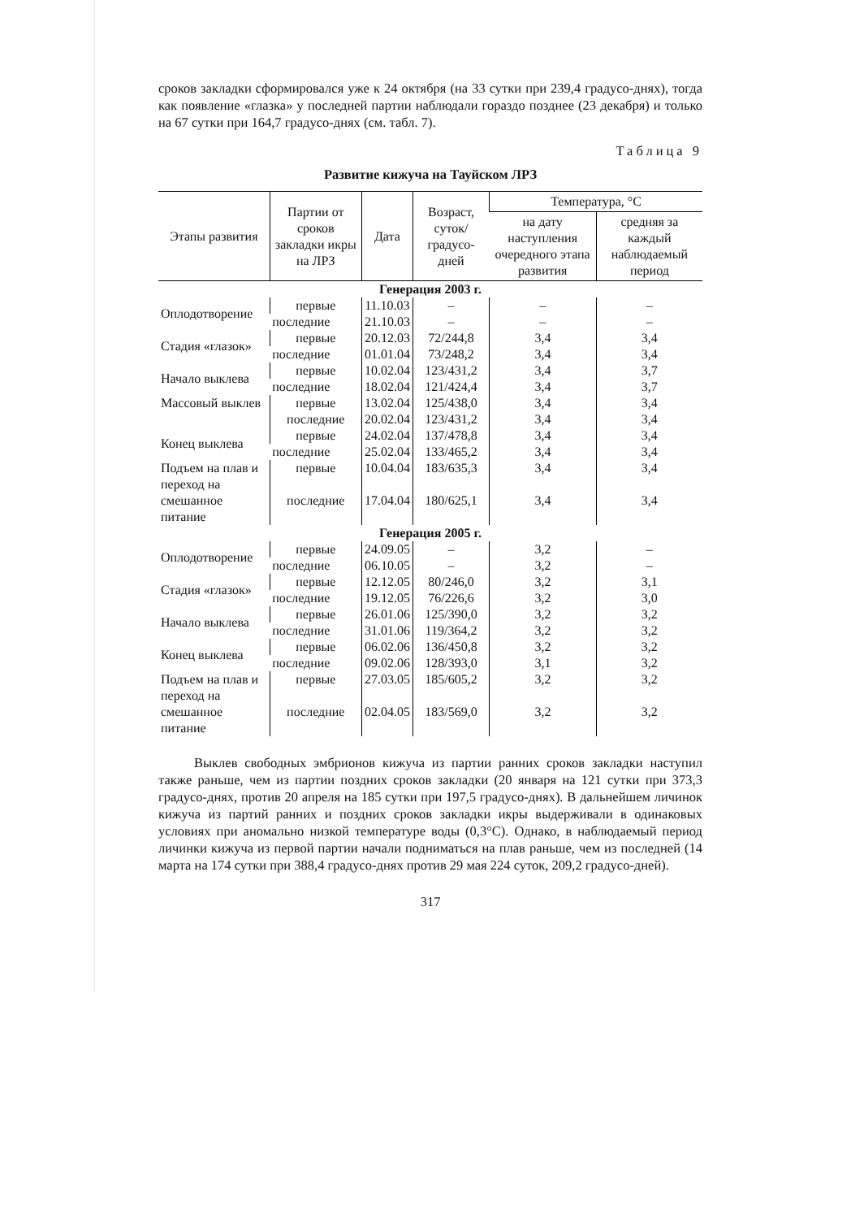сроков закладки сформировался уже к 24 октября (на 33 сутки при 239,4 градусо-днях), тогда как появление «глазка» у последней партии наблюдали гораздо позднее (23 декабря) и только на 67 сутки при 164,7 градусо-днях (см. табл. 7).
Таблица 9
Развитие кижуча на Тауйском ЛРЗ
| Этапы развития | Партии от сроков закладки икры на ЛРЗ | Дата | Возраст, суток/ градусо-дней | Температура, °С | |
| --- | --- | --- | --- | --- | --- |
| | | | | на дату наступления очередного этапа развития | средняя за каждый наблюдаемый период |
| Генерация 2003 г. | | | | | |
| Оплодотворение | первые | 11.10.03 | – | – | – |
| | последние | 21.10.03 | – | – | – |
| Стадия «глазок» | первые | 20.12.03 | 72/244,8 | 3,4 | 3,4 |
| | последние | 01.01.04 | 73/248,2 | 3,4 | 3,4 |
| Начало выклева | первые | 10.02.04 | 123/431,2 | 3,4 | 3,7 |
| | последние | 18.02.04 | 121/424,4 | 3,4 | 3,7 |
| Массовый выклев | первые | 13.02.04 | 125/438,0 | 3,4 | 3,4 |
| | последние | 20.02.04 | 123/431,2 | 3,4 | 3,4 |
| Конец выклева | первые | 24.02.04 | 137/478,8 | 3,4 | 3,4 |
| | последние | 25.02.04 | 133/465,2 | 3,4 | 3,4 |
| Подъем на плав и | первые | 10.04.04 | 183/635,3 | 3,4 | 3,4 |
| переход на смешанное питание | последние | 17.04.04 | 180/625,1 | 3,4 | 3,4 |
| Генерация 2005 г. | | | | | |
| Оплодотворение | первые | 24.09.05 | – | 3,2 | – |
| | последние | 06.10.05 | – | 3,2 | – |
| Стадия «глазок» | первые | 12.12.05 | 80/246,0 | 3,2 | 3,1 |
| | последние | 19.12.05 | 76/226,6 | 3,2 | 3,0 |
| Начало выклева | первые | 26.01.06 | 125/390,0 | 3,2 | 3,2 |
| | последние | 31.01.06 | 119/364,2 | 3,2 | 3,2 |
| Конец выклева | первые | 06.02.06 | 136/450,8 | 3,2 | 3,2 |
| | последние | 09.02.06 | 128/393,0 | 3,1 | 3,2 |
| Подъем на плав и | первые | 27.03.05 | 185/605,2 | 3,2 | 3,2 |
| переход на смешанное питание | последние | 02.04.05 | 183/569,0 | 3,2 | 3,2 |
Выклев свободных эмбрионов кижуча из партии ранних сроков закладки наступил также раньше, чем из партии поздних сроков закладки (20 января на 121 сутки при 373,3 градусо-днях, против 20 апреля на 185 сутки при 197,5 градусо-днях). В дальнейшем личинок кижуча из партий ранних и поздних сроков закладки икры выдерживали в одинаковых условиях при аномально низкой температуре воды (0,3°С). Однако, в наблюдаемый период личинки кижуча из первой партии начали подниматься на плав раньше, чем из последней (14 марта на 174 сутки при 388,4 градусо-днях против 29 мая 224 суток, 209,2 градусо-дней).
317